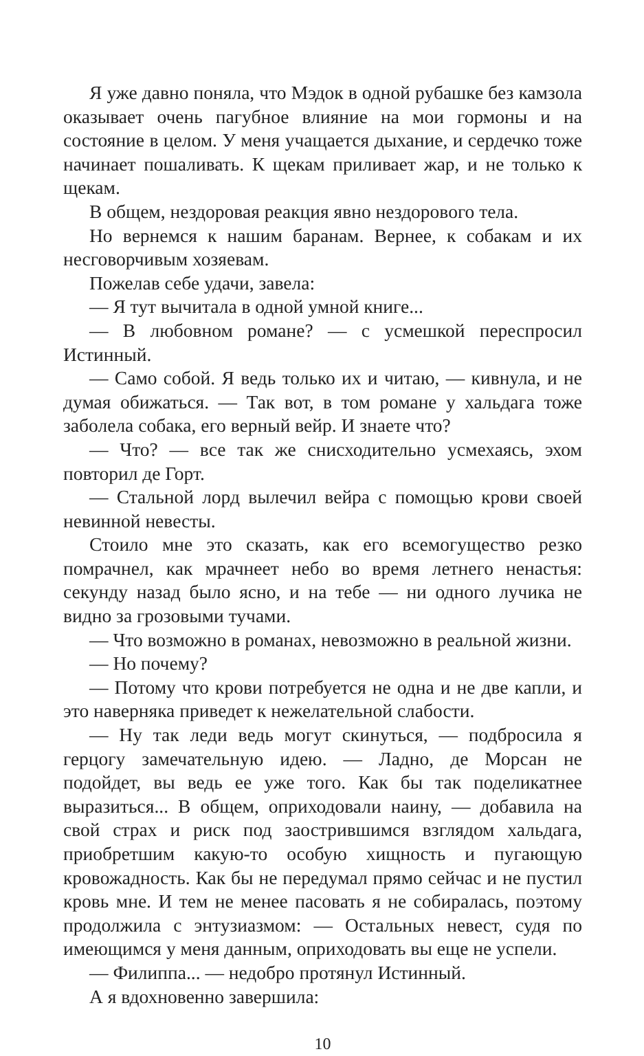Я уже давно поняла, что Мэдок в одной рубашке без камзола оказывает очень пагубное влияние на мои гормоны и на состояние в целом. У меня учащается дыхание, и сердечко тоже начинает пошаливать. К щекам приливает жар, и не только к щекам.
В общем, нездоровая реакция явно нездорового тела.
Но вернемся к нашим баранам. Вернее, к собакам и их несговорчивым хозяевам.
Пожелав себе удачи, завела:
— Я тут вычитала в одной умной книге...
— В любовном романе? — с усмешкой переспросил Истинный.
— Само собой. Я ведь только их и читаю, — кивнула, и не думая обижаться. — Так вот, в том романе у хальдага тоже заболела собака, его верный вейр. И знаете что?
— Что? — все так же снисходительно усмехаясь, эхом повторил де Горт.
— Стальной лорд вылечил вейра с помощью крови своей невинной невесты.
Стоило мне это сказать, как его всемогущество резко помрачнел, как мрачнеет небо во время летнего ненастья: секунду назад было ясно, и на тебе — ни одного лучика не видно за грозовыми тучами.
— Что возможно в романах, невозможно в реальной жизни.
— Но почему?
— Потому что крови потребуется не одна и не две капли, и это наверняка приведет к нежелательной слабости.
— Ну так леди ведь могут скинуться, — подбросила я герцогу замечательную идею. — Ладно, де Морсан не подойдет, вы ведь ее уже того. Как бы так поделикатнее выразиться... В общем, оприходовали наину, — добавила на свой страх и риск под заострившимся взглядом хальдага, приобретшим какую-то особую хищность и пугающую кровожадность. Как бы не передумал прямо сейчас и не пустил кровь мне. И тем не менее пасовать я не собиралась, поэтому продолжила с энтузиазмом: — Остальных невест, судя по имеющимся у меня данным, оприходовать вы еще не успели.
— Филиппа... — недобро протянул Истинный.
А я вдохновенно завершила:
10